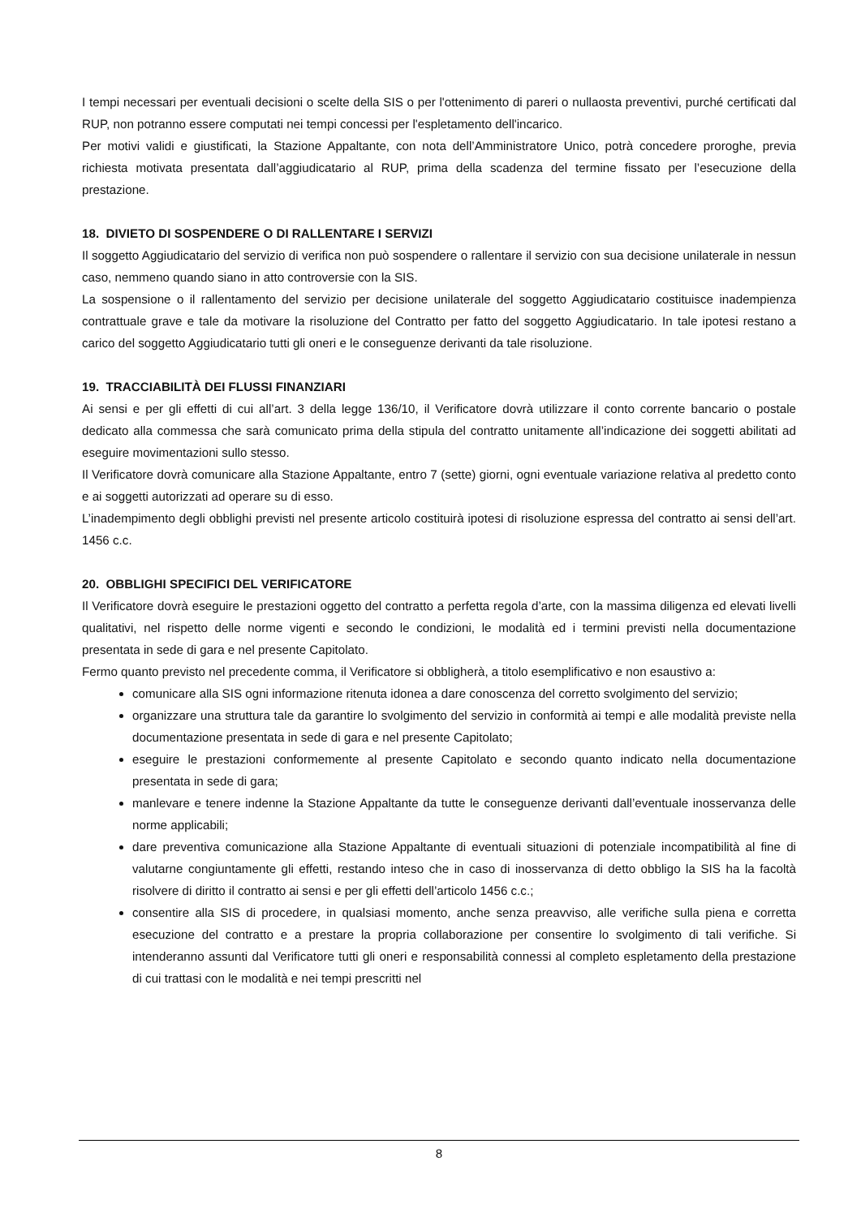I tempi necessari per eventuali decisioni o scelte della SIS o per l'ottenimento di pareri o nullaosta preventivi, purché certificati dal RUP, non potranno essere computati nei tempi concessi per l'espletamento dell'incarico.
Per motivi validi e giustificati, la Stazione Appaltante, con nota dell’Amministratore Unico, potrà concedere proroghe, previa richiesta motivata presentata dall’aggiudicatario al RUP, prima della scadenza del termine fissato per l’esecuzione della prestazione.
18. DIVIETO DI SOSPENDERE O DI RALLENTARE I SERVIZI
Il soggetto Aggiudicatario del servizio di verifica non può sospendere o rallentare il servizio con sua decisione unilaterale in nessun caso, nemmeno quando siano in atto controversie con la SIS.
La sospensione o il rallentamento del servizio per decisione unilaterale del soggetto Aggiudicatario costituisce inadempienza contrattuale grave e tale da motivare la risoluzione del Contratto per fatto del soggetto Aggiudicatario. In tale ipotesi restano a carico del soggetto Aggiudicatario tutti gli oneri e le conseguenze derivanti da tale risoluzione.
19. TRACCIABILITÀ DEI FLUSSI FINANZIARI
Ai sensi e per gli effetti di cui all’art. 3 della legge 136/10, il Verificatore dovrà utilizzare il conto corrente bancario o postale dedicato alla commessa che sarà comunicato prima della stipula del contratto unitamente all’indicazione dei soggetti abilitati ad eseguire movimentazioni sullo stesso.
Il Verificatore dovrà comunicare alla Stazione Appaltante, entro 7 (sette) giorni, ogni eventuale variazione relativa al predetto conto e ai soggetti autorizzati ad operare su di esso.
L’inadempimento degli obblighi previsti nel presente articolo costituirà ipotesi di risoluzione espressa del contratto ai sensi dell’art. 1456 c.c.
20. OBBLIGHI SPECIFICI DEL VERIFICATORE
Il Verificatore dovrà eseguire le prestazioni oggetto del contratto a perfetta regola d’arte, con la massima diligenza ed elevati livelli qualitativi, nel rispetto delle norme vigenti e secondo le condizioni, le modalità ed i termini previsti nella documentazione presentata in sede di gara e nel presente Capitolato.
Fermo quanto previsto nel precedente comma, il Verificatore si obbligherà, a titolo esemplificativo e non esaustivo a:
comunicare alla SIS ogni informazione ritenuta idonea a dare conoscenza del corretto svolgimento del servizio;
organizzare una struttura tale da garantire lo svolgimento del servizio in conformità ai tempi e alle modalità previste nella documentazione presentata in sede di gara e nel presente Capitolato;
eseguire le prestazioni conformemente al presente Capitolato e secondo quanto indicato nella documentazione presentata in sede di gara;
manlevare e tenere indenne la Stazione Appaltante da tutte le conseguenze derivanti dall’eventuale inosservanza delle norme applicabili;
dare preventiva comunicazione alla Stazione Appaltante di eventuali situazioni di potenziale incompatibilità al fine di valutarne congiuntamente gli effetti, restando inteso che in caso di inosservanza di detto obbligo la SIS ha la facoltà risolvere di diritto il contratto ai sensi e per gli effetti dell’articolo 1456 c.c.;
consentire alla SIS di procedere, in qualsiasi momento, anche senza preavviso, alle verifiche sulla piena e corretta esecuzione del contratto e a prestare la propria collaborazione per consentire lo svolgimento di tali verifiche. Si intenderanno assunti dal Verificatore tutti gli oneri e responsabilità connessi al completo espletamento della prestazione di cui trattasi con le modalità e nei tempi prescritti nel
8